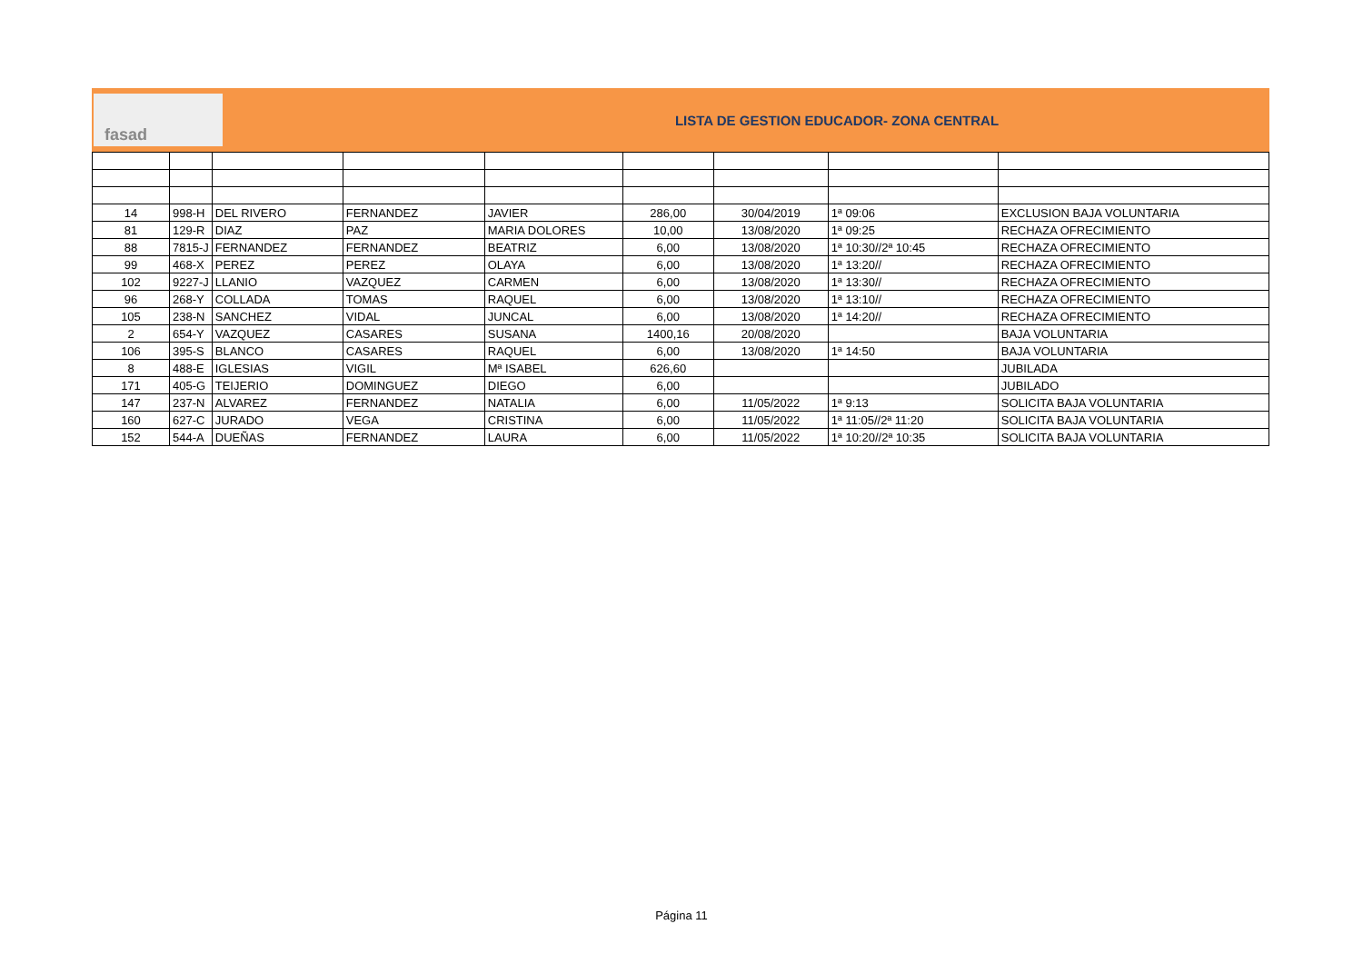fasad
LISTA DE GESTION EDUCADOR- ZONA CENTRAL
| 14 | 998-H | DEL RIVERO | FERNANDEZ | JAVIER | 286,00 | 30/04/2019 | 1ª 09:06 | EXCLUSION BAJA VOLUNTARIA |
| 81 | 129-R | DIAZ | PAZ | MARIA DOLORES | 10,00 | 13/08/2020 | 1ª 09:25 | RECHAZA OFRECIMIENTO |
| 88 | 7815-J | FERNANDEZ | FERNANDEZ | BEATRIZ | 6,00 | 13/08/2020 | 1ª 10:30//2ª 10:45 | RECHAZA OFRECIMIENTO |
| 99 | 468-X | PEREZ | PEREZ | OLAYA | 6,00 | 13/08/2020 | 1ª 13:20// | RECHAZA OFRECIMIENTO |
| 102 | 9227-J | LLANIO | VAZQUEZ | CARMEN | 6,00 | 13/08/2020 | 1ª 13:30// | RECHAZA OFRECIMIENTO |
| 96 | 268-Y | COLLADA | TOMAS | RAQUEL | 6,00 | 13/08/2020 | 1ª 13:10// | RECHAZA OFRECIMIENTO |
| 105 | 238-N | SANCHEZ | VIDAL | JUNCAL | 6,00 | 13/08/2020 | 1ª 14:20// | RECHAZA OFRECIMIENTO |
| 2 | 654-Y | VAZQUEZ | CASARES | SUSANA | 1400,16 | 20/08/2020 | | BAJA VOLUNTARIA |
| 106 | 395-S | BLANCO | CASARES | RAQUEL | 6,00 | 13/08/2020 | 1ª 14:50 | BAJA VOLUNTARIA |
| 8 | 488-E | IGLESIAS | VIGIL | Mª ISABEL | 626,60 | | | JUBILADA |
| 171 | 405-G | TEIJERIO | DOMINGUEZ | DIEGO | 6,00 | | | JUBILADO |
| 147 | 237-N | ALVAREZ | FERNANDEZ | NATALIA | 6,00 | 11/05/2022 | 1ª 9:13 | SOLICITA BAJA VOLUNTARIA |
| 160 | 627-C | JURADO | VEGA | CRISTINA | 6,00 | 11/05/2022 | 1ª 11:05//2ª 11:20 | SOLICITA BAJA VOLUNTARIA |
| 152 | 544-A | DUEÑAS | FERNANDEZ | LAURA | 6,00 | 11/05/2022 | 1ª 10:20//2ª 10:35 | SOLICITA BAJA VOLUNTARIA |
Página 11